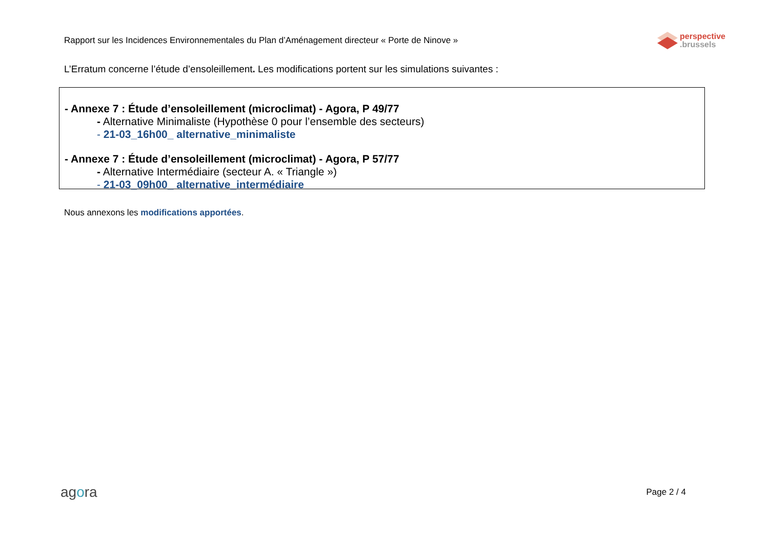Rapport sur les Incidences Environnementales du Plan d’Aménagement directeur « Porte de Ninove »
perspective
.brussels
L’Erratum concerne l’étude d’ensoleillement. Les modifications portent sur les simulations suivantes :
- Annexe 7 : Étude d’ensoleillement (microclimat) - Agora, P 49/77
- Alternative Minimaliste (Hypothèse 0 pour l’ensemble des secteurs)
- 21-03_16h00_ alternative_minimaliste
- Annexe 7 : Étude d’ensoleillement (microclimat) - Agora, P 57/77
- Alternative Intermédiaire (secteur A. « Triangle »)
- 21-03_09h00_ alternative_intermédiaire
Nous annexons les modifications apportées.
agora
Page 2 / 4